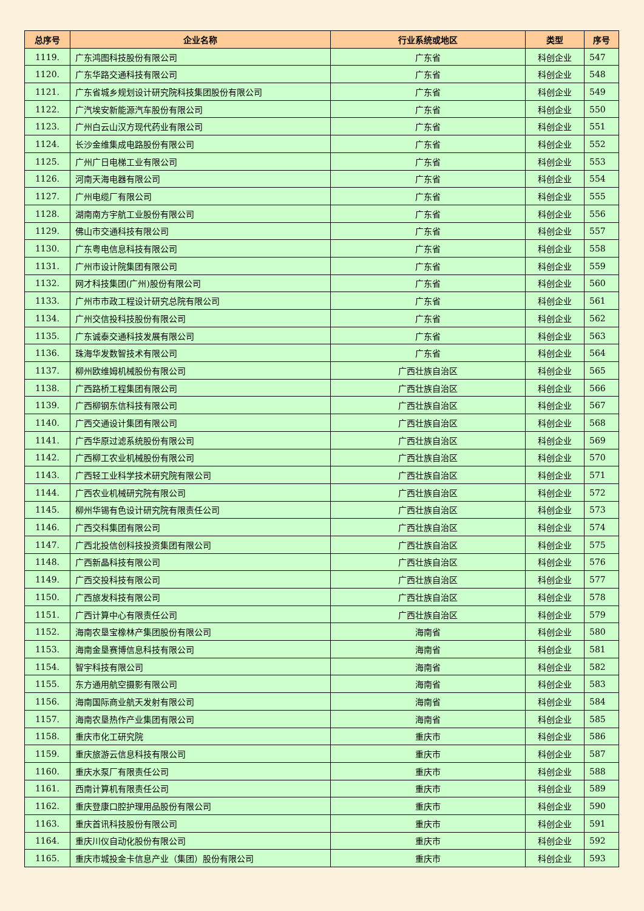| 总序号 | 企业名称 | 行业系统或地区 | 类型 | 序号 |
| --- | --- | --- | --- | --- |
| 1119. | 广东鸿图科技股份有限公司 | 广东省 | 科创企业 | 547 |
| 1120. | 广东华路交通科技有限公司 | 广东省 | 科创企业 | 548 |
| 1121. | 广东省城乡规划设计研究院科技集团股份有限公司 | 广东省 | 科创企业 | 549 |
| 1122. | 广汽埃安新能源汽车股份有限公司 | 广东省 | 科创企业 | 550 |
| 1123. | 广州白云山汉方现代药业有限公司 | 广东省 | 科创企业 | 551 |
| 1124. | 长沙金维集成电路股份有限公司 | 广东省 | 科创企业 | 552 |
| 1125. | 广州广日电梯工业有限公司 | 广东省 | 科创企业 | 553 |
| 1126. | 河南天海电器有限公司 | 广东省 | 科创企业 | 554 |
| 1127. | 广州电缆厂有限公司 | 广东省 | 科创企业 | 555 |
| 1128. | 湖南南方宇航工业股份有限公司 | 广东省 | 科创企业 | 556 |
| 1129. | 佛山市交通科技有限公司 | 广东省 | 科创企业 | 557 |
| 1130. | 广东粤电信息科技有限公司 | 广东省 | 科创企业 | 558 |
| 1131. | 广州市设计院集团有限公司 | 广东省 | 科创企业 | 559 |
| 1132. | 网才科技集团(广州)股份有限公司 | 广东省 | 科创企业 | 560 |
| 1133. | 广州市市政工程设计研究总院有限公司 | 广东省 | 科创企业 | 561 |
| 1134. | 广州交信投科技股份有限公司 | 广东省 | 科创企业 | 562 |
| 1135. | 广东诚泰交通科技发展有限公司 | 广东省 | 科创企业 | 563 |
| 1136. | 珠海华发数智技术有限公司 | 广东省 | 科创企业 | 564 |
| 1137. | 柳州欧维姆机械股份有限公司 | 广西壮族自治区 | 科创企业 | 565 |
| 1138. | 广西路桥工程集团有限公司 | 广西壮族自治区 | 科创企业 | 566 |
| 1139. | 广西柳钢东信科技有限公司 | 广西壮族自治区 | 科创企业 | 567 |
| 1140. | 广西交通设计集团有限公司 | 广西壮族自治区 | 科创企业 | 568 |
| 1141. | 广西华原过滤系统股份有限公司 | 广西壮族自治区 | 科创企业 | 569 |
| 1142. | 广西柳工农业机械股份有限公司 | 广西壮族自治区 | 科创企业 | 570 |
| 1143. | 广西轻工业科学技术研究院有限公司 | 广西壮族自治区 | 科创企业 | 571 |
| 1144. | 广西农业机械研究院有限公司 | 广西壮族自治区 | 科创企业 | 572 |
| 1145. | 柳州华锡有色设计研究院有限责任公司 | 广西壮族自治区 | 科创企业 | 573 |
| 1146. | 广西交科集团有限公司 | 广西壮族自治区 | 科创企业 | 574 |
| 1147. | 广西北投信创科技投资集团有限公司 | 广西壮族自治区 | 科创企业 | 575 |
| 1148. | 广西新晶科技有限公司 | 广西壮族自治区 | 科创企业 | 576 |
| 1149. | 广西交投科技有限公司 | 广西壮族自治区 | 科创企业 | 577 |
| 1150. | 广西旅发科技有限公司 | 广西壮族自治区 | 科创企业 | 578 |
| 1151. | 广西计算中心有限责任公司 | 广西壮族自治区 | 科创企业 | 579 |
| 1152. | 海南农垦宝橡林产集团股份有限公司 | 海南省 | 科创企业 | 580 |
| 1153. | 海南金垦赛博信息科技有限公司 | 海南省 | 科创企业 | 581 |
| 1154. | 智宇科技有限公司 | 海南省 | 科创企业 | 582 |
| 1155. | 东方通用航空摄影有限公司 | 海南省 | 科创企业 | 583 |
| 1156. | 海南国际商业航天发射有限公司 | 海南省 | 科创企业 | 584 |
| 1157. | 海南农垦热作产业集团有限公司 | 海南省 | 科创企业 | 585 |
| 1158. | 重庆市化工研究院 | 重庆市 | 科创企业 | 586 |
| 1159. | 重庆旅游云信息科技有限公司 | 重庆市 | 科创企业 | 587 |
| 1160. | 重庆水泵厂有限责任公司 | 重庆市 | 科创企业 | 588 |
| 1161. | 西南计算机有限责任公司 | 重庆市 | 科创企业 | 589 |
| 1162. | 重庆登康口腔护理用品股份有限公司 | 重庆市 | 科创企业 | 590 |
| 1163. | 重庆首讯科技股份有限公司 | 重庆市 | 科创企业 | 591 |
| 1164. | 重庆川仪自动化股份有限公司 | 重庆市 | 科创企业 | 592 |
| 1165. | 重庆市城投金卡信息产业（集团）股份有限公司 | 重庆市 | 科创企业 | 593 |